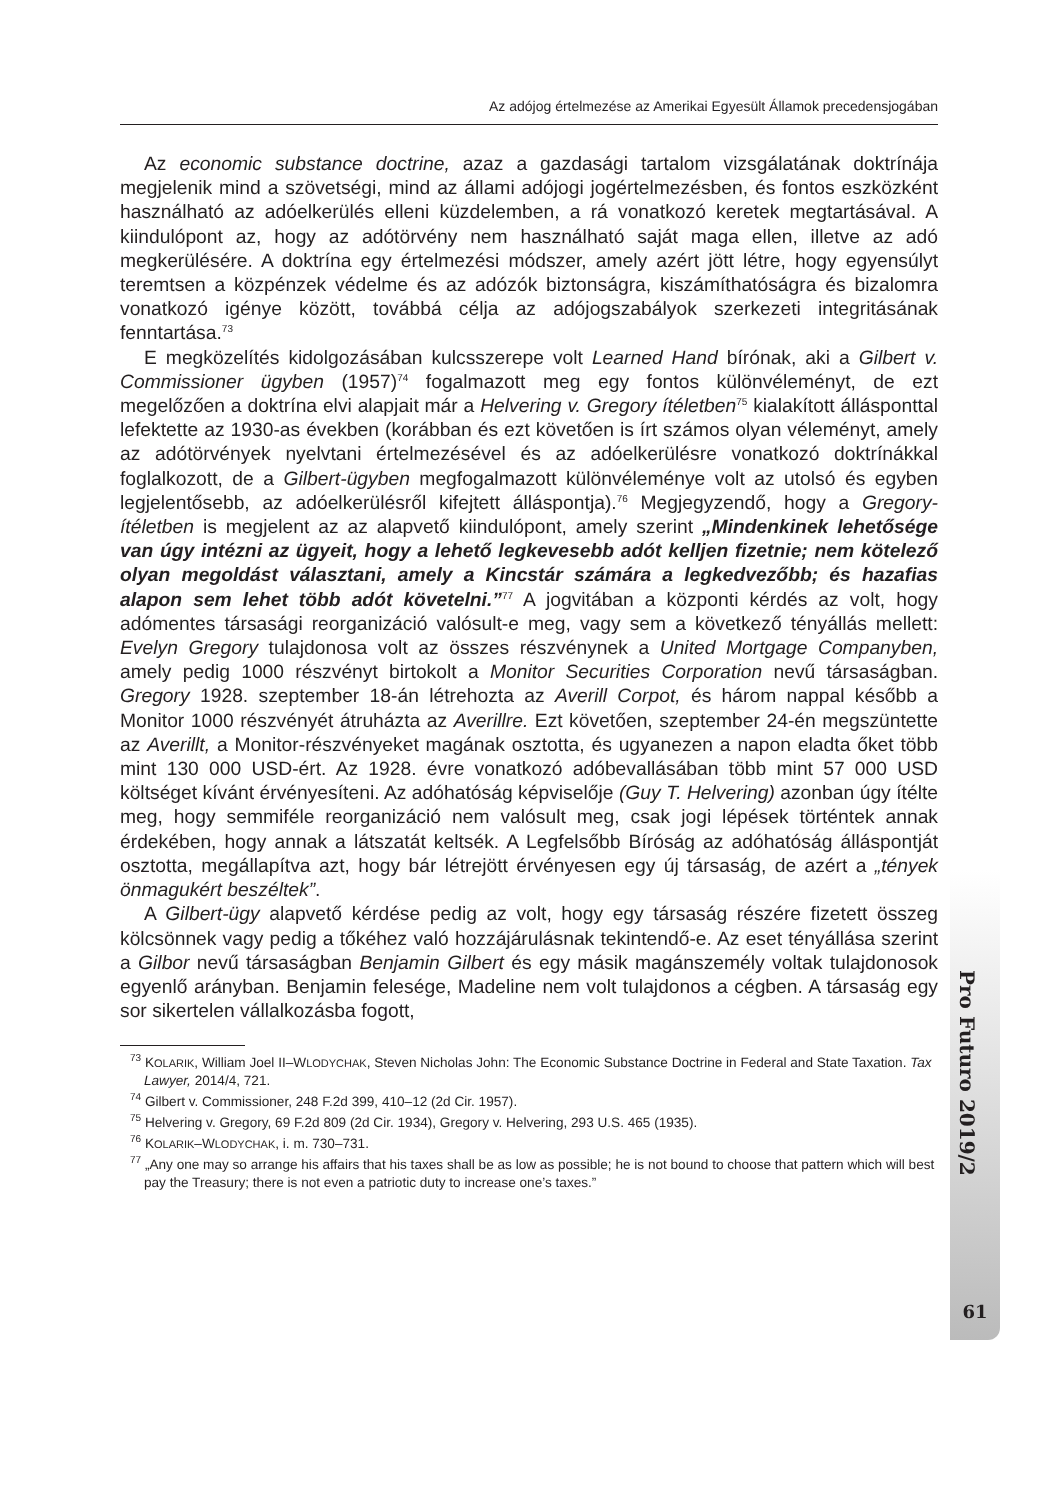Az adójog értelmezése az Amerikai Egyesült Államok precedensjogában
Az economic substance doctrine, azaz a gazdasági tartalom vizsgálatának doktrínája megjelenik mind a szövetségi, mind az állami adójogi jogértelmezésben, és fontos eszközként használható az adóelkerülés elleni küzdelemben, a rá vonatkozó keretek megtartásával. A kiindulópont az, hogy az adótörvény nem használható saját maga ellen, illetve az adó megkerülésére. A doktrína egy értelmezési módszer, amely azért jött létre, hogy egyensúlyt teremtsen a közpénzek védelme és az adózók biztonságra, kiszámíthatóságra és bizalomra vonatkozó igénye között, továbbá célja az adójogszabályok szerkezeti integritásának fenntartása.<sup>73</sup>
E megközelítés kidolgozásában kulcsszerepe volt Learned Hand bírónak, aki a Gilbert v. Commissioner ügyben (1957)<sup>74</sup> fogalmazott meg egy fontos különvéleményt, de ezt megelőzően a doktrína elvi alapjait már a Helvering v. Gregory ítéletben<sup>75</sup> kialakított állásponttal lefektette az 1930-as években (korábban és ezt követően is írt számos olyan véleményt, amely az adótörvények nyelvtani értelmezésével és az adóelkerülésre vonatkozó doktrínákkal foglalkozott, de a Gilbert-ügyben megfogalmazott különvéleménye volt az utolsó és egyben legjelentősebb, az adóelkerülésről kifejtett álláspontja).<sup>76</sup> Megjegyzendő, hogy a Gregory-ítéletben is megjelent az az alapvető kiindulópont, amely szerint „Mindenkinek lehetősége van úgy intézni az ügyeit, hogy a lehető legkevesebb adót kelljen fizetnie; nem kötelező olyan megoldást választani, amely a Kincstár számára a legkedvezőbb; és hazafias alapon sem lehet több adót követelni.”<sup>77</sup> A jogvitában a központi kérdés az volt, hogy adómentes társasági reorganizáció valósult-e meg, vagy sem a következő tényállás mellett: Evelyn Gregory tulajdonosa volt az összes részvénynek a United Mortgage Companyben, amely pedig 1000 részvényt birtokolt a Monitor Securities Corporation nevű társaságban. Gregory 1928. szeptember 18-án létrehozta az Averill Corpot, és három nappal később a Monitor 1000 részvényét átruházta az Averillre. Ezt követően, szeptember 24-én megszüntette az Averillt, a Monitor-részvényeket magának osztotta, és ugyanezen a napon eladta őket több mint 130 000 USD-ért. Az 1928. évre vonatkozó adóbevallásában több mint 57 000 USD költséget kívánt érvényesíteni. Az adóhatóság képviselője (Guy T. Helvering) azonban úgy ítélte meg, hogy semmiféle reorganizáció nem valósult meg, csak jogi lépések történtek annak érdekében, hogy annak a látszatát keltsék. A Legfelsőbb Bíróság az adóhatóság álláspontját osztotta, megállapítva azt, hogy bár létrejött érvényesen egy új társaság, de azért a „tények önmagukért beszéltek”.
A Gilbert-ügy alapvető kérdése pedig az volt, hogy egy társaság részére fizetett összeg kölcsönnek vagy pedig a tőkéhez való hozzájárulásnak tekintendő-e. Az eset tényállása szerint a Gilbor nevű társaságban Benjamin Gilbert és egy másik magánszemély voltak tulajdonosok egyenlő arányban. Benjamin felesége, Madeline nem volt tulajdonos a cégben. A társaság egy sor sikertelen vállalkozásba fogott,
<sup>73</sup> KOLARIK, William Joel II–WLODYCHAK, Steven Nicholas John: The Economic Substance Doctrine in Federal and State Taxation. Tax Lawyer, 2014/4, 721.
<sup>74</sup> Gilbert v. Commissioner, 248 F.2d 399, 410–12 (2d Cir. 1957).
<sup>75</sup> Helvering v. Gregory, 69 F.2d 809 (2d Cir. 1934), Gregory v. Helvering, 293 U.S. 465 (1935).
<sup>76</sup> KOLARIK–WLODYCHAK, i. m. 730–731.
<sup>77</sup> „Any one may so arrange his affairs that his taxes shall be as low as possible; he is not bound to choose that pattern which will best pay the Treasury; there is not even a patriotic duty to increase one’s taxes.”
Pro Futuro 2019/2
61